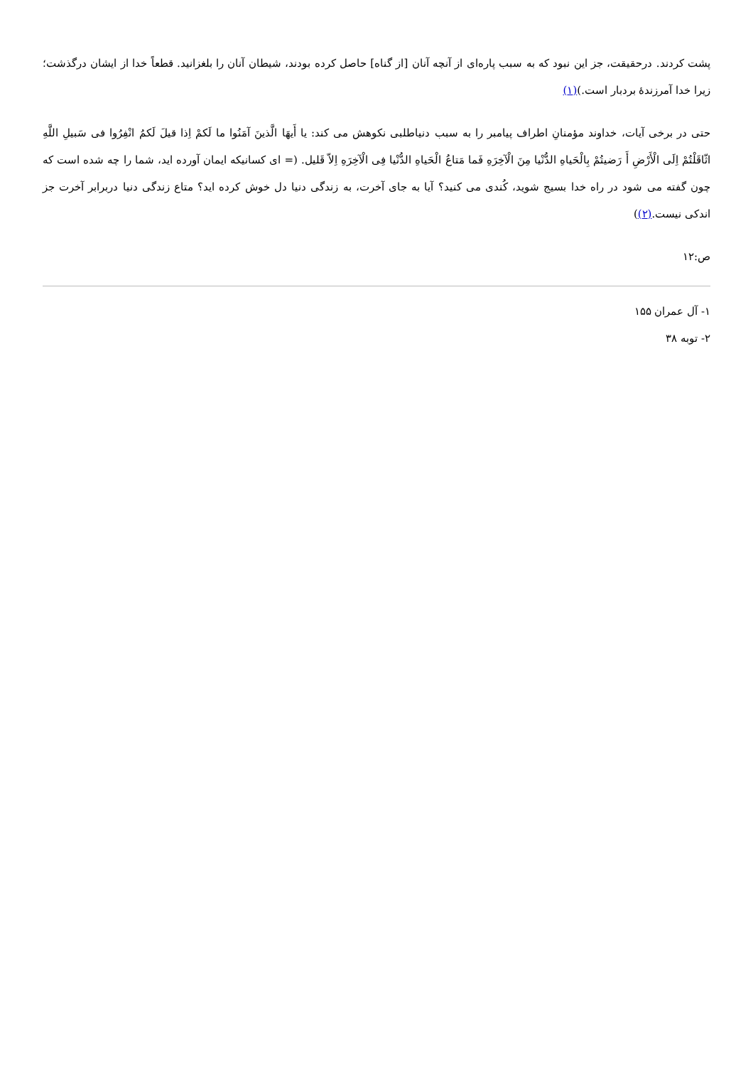پشت کردند. درحقیقت، جز این نبود که به سبب پاره‌ای از آنچه آنان [از گناه] حاصل کرده بودند، شیطان آنان را بلغزانید. قطعاً خدا از ایشان درگذشت؛ زیرا خدا آمرزندهٔ بردبار است.)(۱)
حتی در برخی آیات، خداوند مؤمنانِ اطراف پیامبر را به سبب دنیاطلبی نکوهش می کند: یا أَیهَا الَّذینَ آمَنُوا ما لَکمْ اِذا قیلَ لَکمُ انْفِرُوا فی سَبیلِ اللَّهِ اثّاقَلْتُمْ اِلَی الْأَرْضِ أَ رَضیتُمْ بِالْحَیاهِ الدُّنْیا مِنَ الْآخِرَهِ فَما مَتاعُ الْحَیاهِ الدُّنْیا فِی الْآخِرَهِ اِلاّ قَلیل. (= ای کسانیکه ایمان آورده اید، شما را چه شده است که چون گفته می شود در راه خدا بسیج شوید، کُندی می کنید؟ آیا به جای آخرت، به زندگی دنیا دل خوش کرده اید؟ متاع زندگی دنیا دربرابر آخرت جز اندکی نیست.(۲))
ص:۱۲
۱- آل عمران ۱۵۵
۲- توبه ۳۸